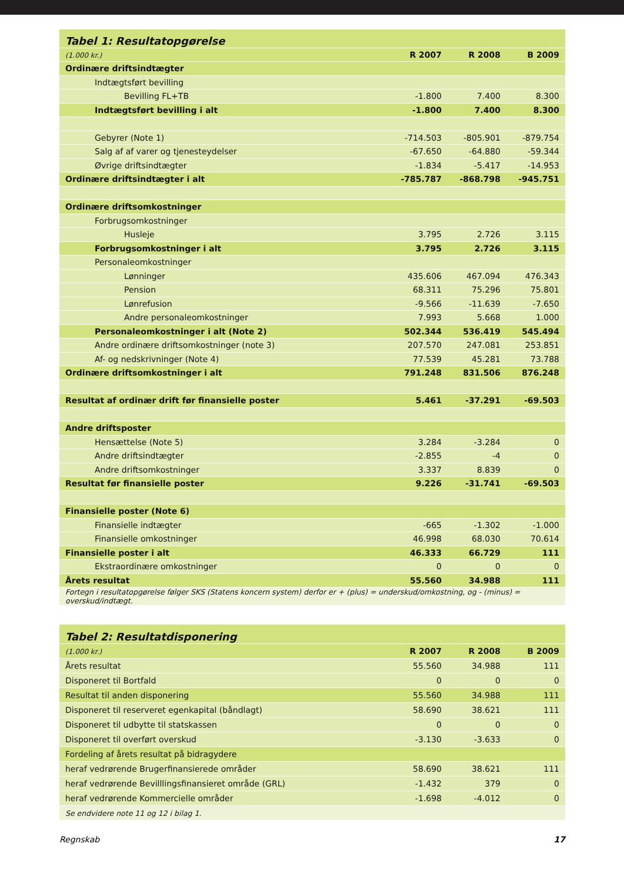| Tabel 1: Resultatopgørelse | | | |
| (1.000 kr.) | R 2007 | R 2008 | B 2009 |
| Ordinære driftsindtægter | | | |
| Indtægtsført bevilling | | | |
| Bevilling FL+TB | -1.800 | 7.400 | 8.300 |
| Indtægtsført bevilling i alt | -1.800 | 7.400 | 8.300 |
| Gebyrer (Note 1) | -714.503 | -805.901 | -879.754 |
| Salg af af varer og tjenesteydelser | -67.650 | -64.880 | -59.344 |
| Øvrige driftsindtægter | -1.834 | -5.417 | -14.953 |
| Ordinære driftsindtægter i alt | -785.787 | -868.798 | -945.751 |
| Ordinære driftsomkostninger | | | |
| Forbrugsomkostninger | | | |
| Husleje | 3.795 | 2.726 | 3.115 |
| Forbrugsomkostninger i alt | 3.795 | 2.726 | 3.115 |
| Personaleomkostninger | | | |
| Lønninger | 435.606 | 467.094 | 476.343 |
| Pension | 68.311 | 75.296 | 75.801 |
| Lønrefusion | -9.566 | -11.639 | -7.650 |
| Andre personaleomkostninger | 7.993 | 5.668 | 1.000 |
| Personaleomkostninger i alt (Note 2) | 502.344 | 536.419 | 545.494 |
| Andre ordinære driftsomkostninger (note 3) | 207.570 | 247.081 | 253.851 |
| Af- og nedskrivninger (Note 4) | 77.539 | 45.281 | 73.788 |
| Ordinære driftsomkostninger i alt | 791.248 | 831.506 | 876.248 |
| Resultat af ordinær drift før finansielle poster | 5.461 | -37.291 | -69.503 |
| Andre driftsposter | | | |
| Hensættelse (Note 5) | 3.284 | -3.284 | 0 |
| Andre driftsindtægter | -2.855 | -4 | 0 |
| Andre driftsomkostninger | 3.337 | 8.839 | 0 |
| Resultat før finansielle poster | 9.226 | -31.741 | -69.503 |
| Finansielle poster (Note 6) | | | |
| Finansielle indtægter | -665 | -1.302 | -1.000 |
| Finansielle omkostninger | 46.998 | 68.030 | 70.614 |
| Finansielle poster i alt | 46.333 | 66.729 | 111 |
| Ekstraordinære omkostninger | 0 | 0 | 0 |
| Årets resultat | 55.560 | 34.988 | 111 |
| Fortegn i resultatopgørelse følger SKS (Statens koncern system) derfor er + (plus) = underskud/omkostning, og - (minus) = overskud/indtægt. | | | |
| Tabel 2: Resultatdisponering | | | |
| (1.000 kr.) | R 2007 | R 2008 | B 2009 |
| Årets resultat | 55.560 | 34.988 | 111 |
| Disponeret til Bortfald | 0 | 0 | 0 |
| Resultat til anden disponering | 55.560 | 34.988 | 111 |
| Disponeret til reserveret egenkapital (båndlagt) | 58.690 | 38.621 | 111 |
| Disponeret til udbytte til statskassen | 0 | 0 | 0 |
| Disponeret til overført overskud | -3.130 | -3.633 | 0 |
| Fordeling af årets resultat på bidragydere | | | |
| heraf vedrørende Brugerfinansierede områder | 58.690 | 38.621 | 111 |
| heraf vedrørende Bevilllingsfinansieret område (GRL) | -1.432 | 379 | 0 |
| heraf vedrørende Kommercielle områder | -1.698 | -4.012 | 0 |
| Se endvidere note 11 og 12 i bilag 1. | | | |
Regnskab 17